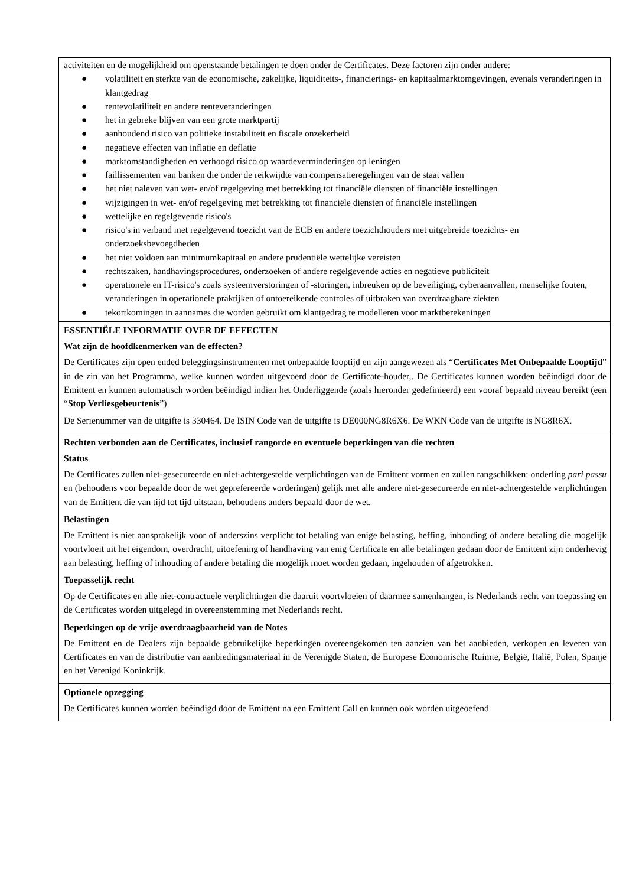| activiteiten en de mogelijkheid om openstaande betalingen te doen onder de Certificates. Deze factoren zijn onder andere: ● volatiliteit en sterkte van de economische, zakelijke, liquiditeits-, financierings- en kapitaalmarktomgevingen, evenals veranderingen in klantgedrag ● rentevolatiliteit en andere renteveranderingen ● het in gebreke blijven van een grote marktpartij ● aanhoudend risico van politieke instabiliteit en fiscale onzekerheid ● negatieve effecten van inflatie en deflatie ● marktomstandigheden en verhoogd risico op waardeverminderingen op leningen ● faillissementen van banken die onder de reikwijdte van compensatieregelingen van de staat vallen ● het niet naleven van wet- en/of regelgeving met betrekking tot financiële diensten of financiële instellingen ● wijzigingen in wet- en/of regelgeving met betrekking tot financiële diensten of financiële instellingen ● wettelijke en regelgevende risico's ● risico's in verband met regelgevend toezicht van de ECB en andere toezichthouders met uitgebreide toezichts- en onderzoeksbevoegdheden ● het niet voldoen aan minimumkapitaal en andere prudentiële wettelijke vereisten ● rechtszaken, handhavingsprocedures, onderzoeken of andere regelgevende acties en negatieve publiciteit ● operationele en IT-risico's zoals systeemverstoringen of -storingen, inbreuken op de beveiliging, cyberaanvallen, menselijke fouten, veranderingen in operationele praktijken of ontoereikende controles of uitbraken van overdraagbare ziekten ● tekortkomingen in aannames die worden gebruikt om klantgedrag te modelleren voor marktberekeningen |
| ESSENTIËLE INFORMATIE OVER DE EFFECTEN Wat zijn de hoofdkenmerken van de effecten? De Certificates zijn open ended beleggingsinstrumenten met onbepaalde looptijd en zijn aangewezen als “ Certificates Met Onbepaalde Looptijd ” in de zin van het Programma, welke kunnen worden uitgevoerd door de Certificate-houder,. De Certificates kunnen worden beëindigd door de Emittent en kunnen automatisch worden beëindigd indien het Onderliggende (zoals hieronder gedefinieerd) een vooraf bepaald niveau bereikt (een “ Stop Verliesgebeurtenis ”) De Serienummer van de uitgifte is 330464. De ISIN Code van de uitgifte is DE000NG8R6X6. De WKN Code van de uitgifte is NG8R6X. |
| Rechten verbonden aan de Certificates, inclusief rangorde en eventuele beperkingen van die rechten Status De Certificates zullen niet-gesecureerde en niet-achtergestelde verplichtingen van de Emittent vormen en zullen rangschikken: onderling pari passu en (behoudens voor bepaalde door de wet geprefereerde vorderingen) gelijk met alle andere niet-gesecureerde en niet-achtergestelde verplichtingen van de Emittent die van tijd tot tijd uitstaan, behoudens anders bepaald door de wet. Belastingen De Emittent is niet aansprakelijk voor of anderszins verplicht tot betaling van enige belasting, heffing, inhouding of andere betaling die mogelijk voortvloeit uit het eigendom, overdracht, uitoefening of handhaving van enig Certificate en alle betalingen gedaan door de Emittent zijn onderhevig aan belasting, heffing of inhouding of andere betaling die mogelijk moet worden gedaan, ingehouden of afgetrokken. Toepasselijk recht Op de Certificates en alle niet-contractuele verplichtingen die daaruit voortvloeien of daarmee samenhangen, is Nederlands recht van toepassing en de Certificates worden uitgelegd in overeenstemming met Nederlands recht. Beperkingen op de vrije overdraagbaarheid van de Notes De Emittent en de Dealers zijn bepaalde gebruikelijke beperkingen overeengekomen ten aanzien van het aanbieden, verkopen en leveren van Certificates en van de distributie van aanbiedingsmateriaal in de Verenigde Staten, de Europese Economische Ruimte, België, Italië, Polen, Spanje en het Verenigd Koninkrijk. |
| Optionele opzegging De Certificates kunnen worden beëindigd door de Emittent na een Emittent Call en kunnen ook worden uitgeoefend |